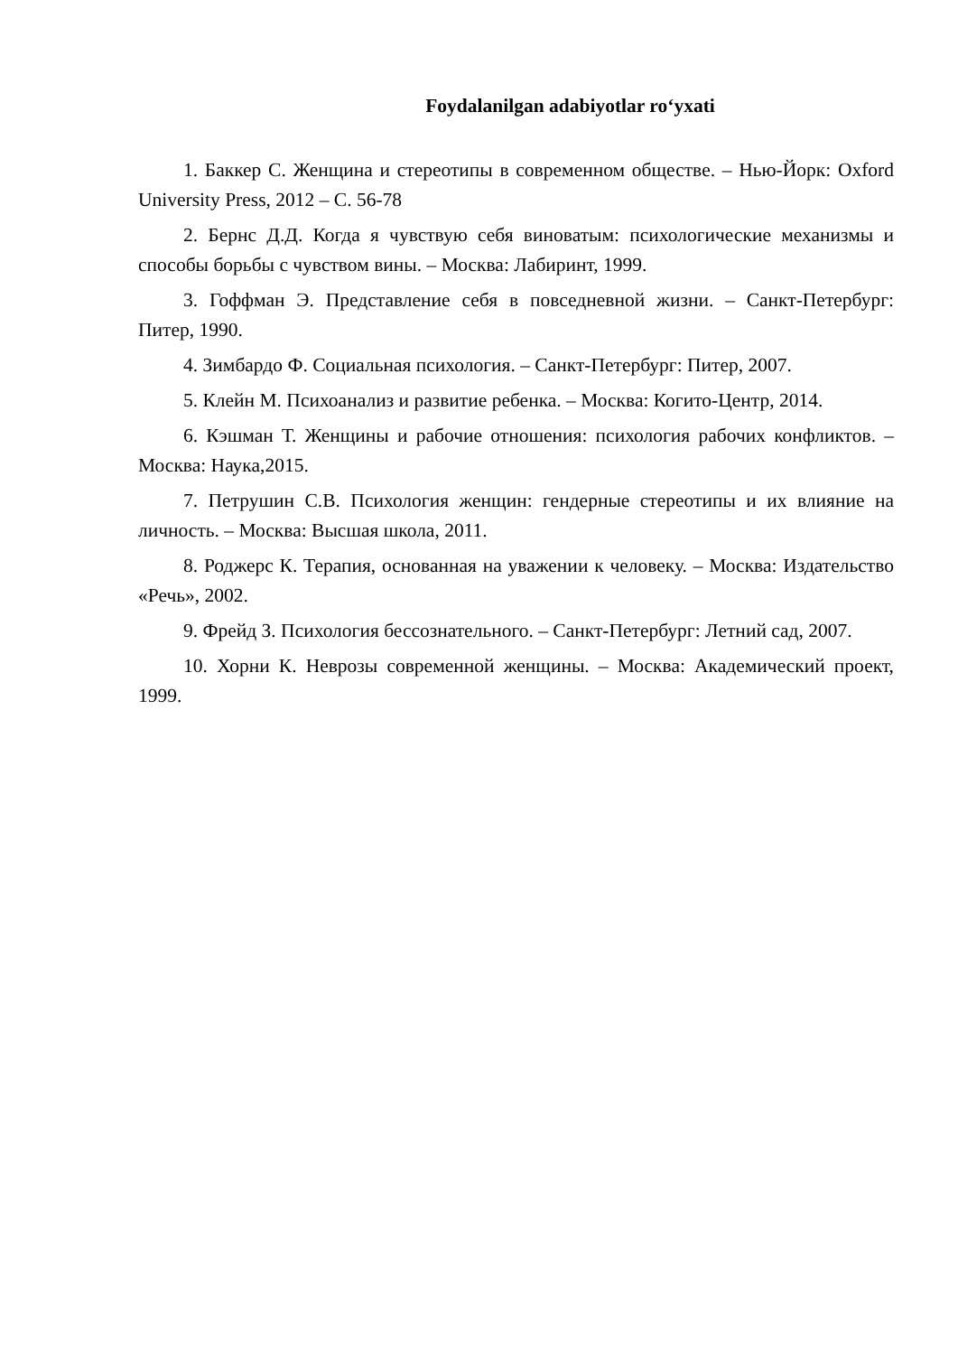Foydalanilgan adabiyotlar ro‘yxati
1. Баккер С. Женщина и стереотипы в современном обществе. – Нью-Йорк: Oxford University Press, 2012 – С. 56-78
2. Бернс Д.Д. Когда я чувствую себя виноватым: психологические механизмы и способы борьбы с чувством вины. – Москва: Лабиринт, 1999.
3. Гоффман Э. Представление себя в повседневной жизни. – Санкт-Петербург: Питер, 1990.
4. Зимбардо Ф. Социальная психология. – Санкт-Петербург: Питер, 2007.
5. Клейн М. Психоанализ и развитие ребенка. – Москва: Когито-Центр, 2014.
6. Кэшман Т. Женщины и рабочие отношения: психология рабочих конфликтов. – Москва: Наука,2015.
7. Петрушин С.В. Психология женщин: гендерные стереотипы и их влияние на личность. – Москва: Высшая школа, 2011.
8. Роджерс К. Терапия, основанная на уважении к человеку. – Москва: Издательство «Речь», 2002.
9. Фрейд З. Психология бессознательного. – Санкт-Петербург: Летний сад, 2007.
10. Хорни К. Неврозы современной женщины. – Москва: Академический проект, 1999.